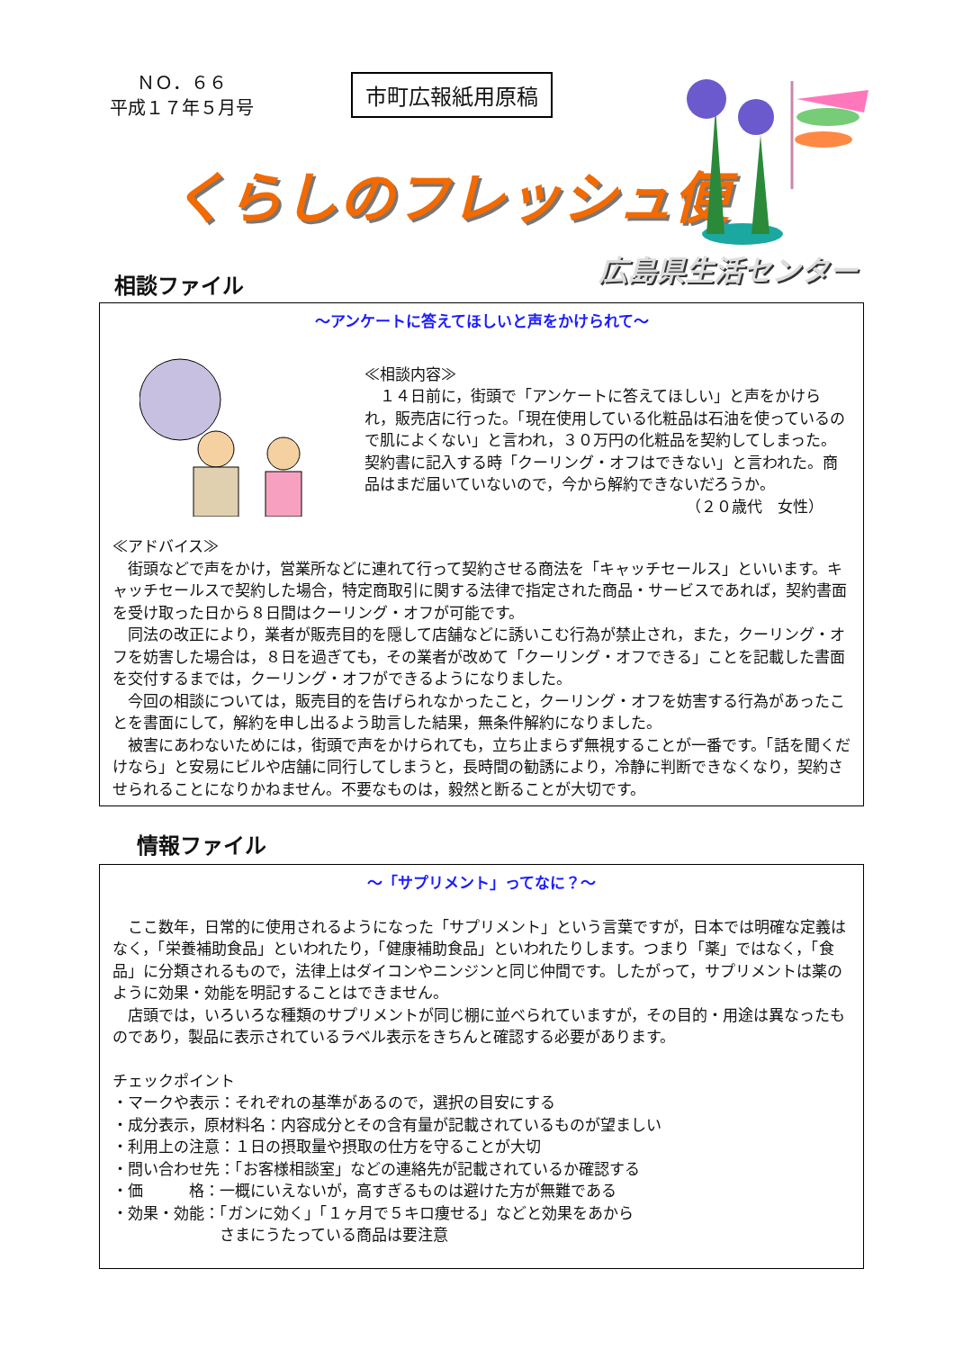ＮＯ．６６
平成１７年５月号
市町広報紙用原稿
くらしのフレッシュ便
広島県生活センター
相談ファイル
～アンケートに答えてほしいと声をかけられて～
≪相談内容≫
　１４日前に，街頭で「アンケートに答えてほしい」と声をかけられ，販売店に行った。「現在使用している化粧品は石油を使っているので肌によくない」と言われ，３０万円の化粧品を契約してしまった。契約書に記入する時「クーリング・オフはできない」と言われた。商品はまだ届いていないので，今から解約できないだろうか。
（２０歳代　女性）
≪アドバイス≫
　街頭などで声をかけ，営業所などに連れて行って契約させる商法を「キャッチセールス」といいます。キャッチセールスで契約した場合，特定商取引に関する法律で指定された商品・サービスであれば，契約書面を受け取った日から８日間はクーリング・オフが可能です。
　同法の改正により，業者が販売目的を隠して店舗などに誘いこむ行為が禁止され，また，クーリング・オフを妨害した場合は，８日を過ぎても，その業者が改めて「クーリング・オフできる」ことを記載した書面を交付するまでは，クーリング・オフができるようになりました。
　今回の相談については，販売目的を告げられなかったこと，クーリング・オフを妨害する行為があったことを書面にして，解約を申し出るよう助言した結果，無条件解約になりました。
　被害にあわないためには，街頭で声をかけられても，立ち止まらず無視することが一番です。「話を聞くだけなら」と安易にビルや店舗に同行してしまうと，長時間の勧誘により，冷静に判断できなくなり，契約させられることになりかねません。不要なものは，毅然と断ることが大切です。
情報ファイル
～「サプリメント」ってなに？～
　ここ数年，日常的に使用されるようになった「サプリメント」という言葉ですが，日本では明確な定義はなく，「栄養補助食品」といわれたり，「健康補助食品」といわれたりします。つまり「薬」ではなく，「食品」に分類されるもので，法律上はダイコンやニンジンと同じ仲間です。したがって，サプリメントは薬のように効果・効能を明記することはできません。
　店頭では，いろいろな種類のサプリメントが同じ棚に並べられていますが，その目的・用途は異なったものであり，製品に表示されているラベル表示をきちんと確認する必要があります。
チェックポイント
・マークや表示：それぞれの基準があるので，選択の目安にする
・成分表示，原材料名：内容成分とその含有量が記載されているものが望ましい
・利用上の注意：１日の摂取量や摂取の仕方を守ることが大切
・問い合わせ先：「お客様相談室」などの連絡先が記載されているか確認する
・価　　　格：一概にいえないが，高すぎるものは避けた方が無難である
・効果・効能：「ガンに効く」「１ヶ月で５キロ痩せる」などと効果をあから
　　　　　　　さまにうたっている商品は要注意